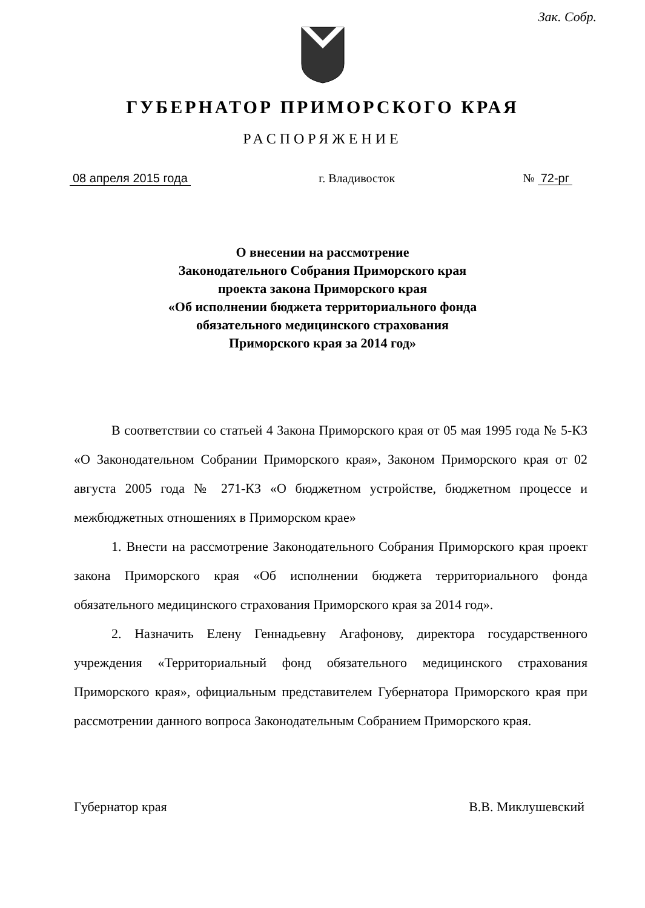Зак. Собр.
ГУБЕРНАТОР ПРИМОРСКОГО КРАЯ
РАСПОРЯЖЕНИЕ
08 апреля 2015 года г. Владивосток № 72-рг
О внесении на рассмотрение
Законодательного Собрания Приморского края
проекта закона Приморского края
«Об исполнении бюджета территориального фонда
обязательного медицинского страхования
Приморского края за 2014 год»
В соответствии со статьей 4 Закона Приморского края от 05 мая 1995 года № 5-КЗ «О Законодательном Собрании Приморского края», Законом Приморского края от 02 августа 2005 года № 271-КЗ «О бюджетном устройстве, бюджетном процессе и межбюджетных отношениях в Приморском крае»
1. Внести на рассмотрение Законодательного Собрания Приморского края проект закона Приморского края «Об исполнении бюджета территориального фонда обязательного медицинского страхования Приморского края за 2014 год».
2. Назначить Елену Геннадьевну Агафонову, директора государственного учреждения «Территориальный фонд обязательного медицинского страхования Приморского края», официальным представителем Губернатора Приморского края при рассмотрении данного вопроса Законодательным Собранием Приморского края.
Губернатор края В.В. Миклушевский